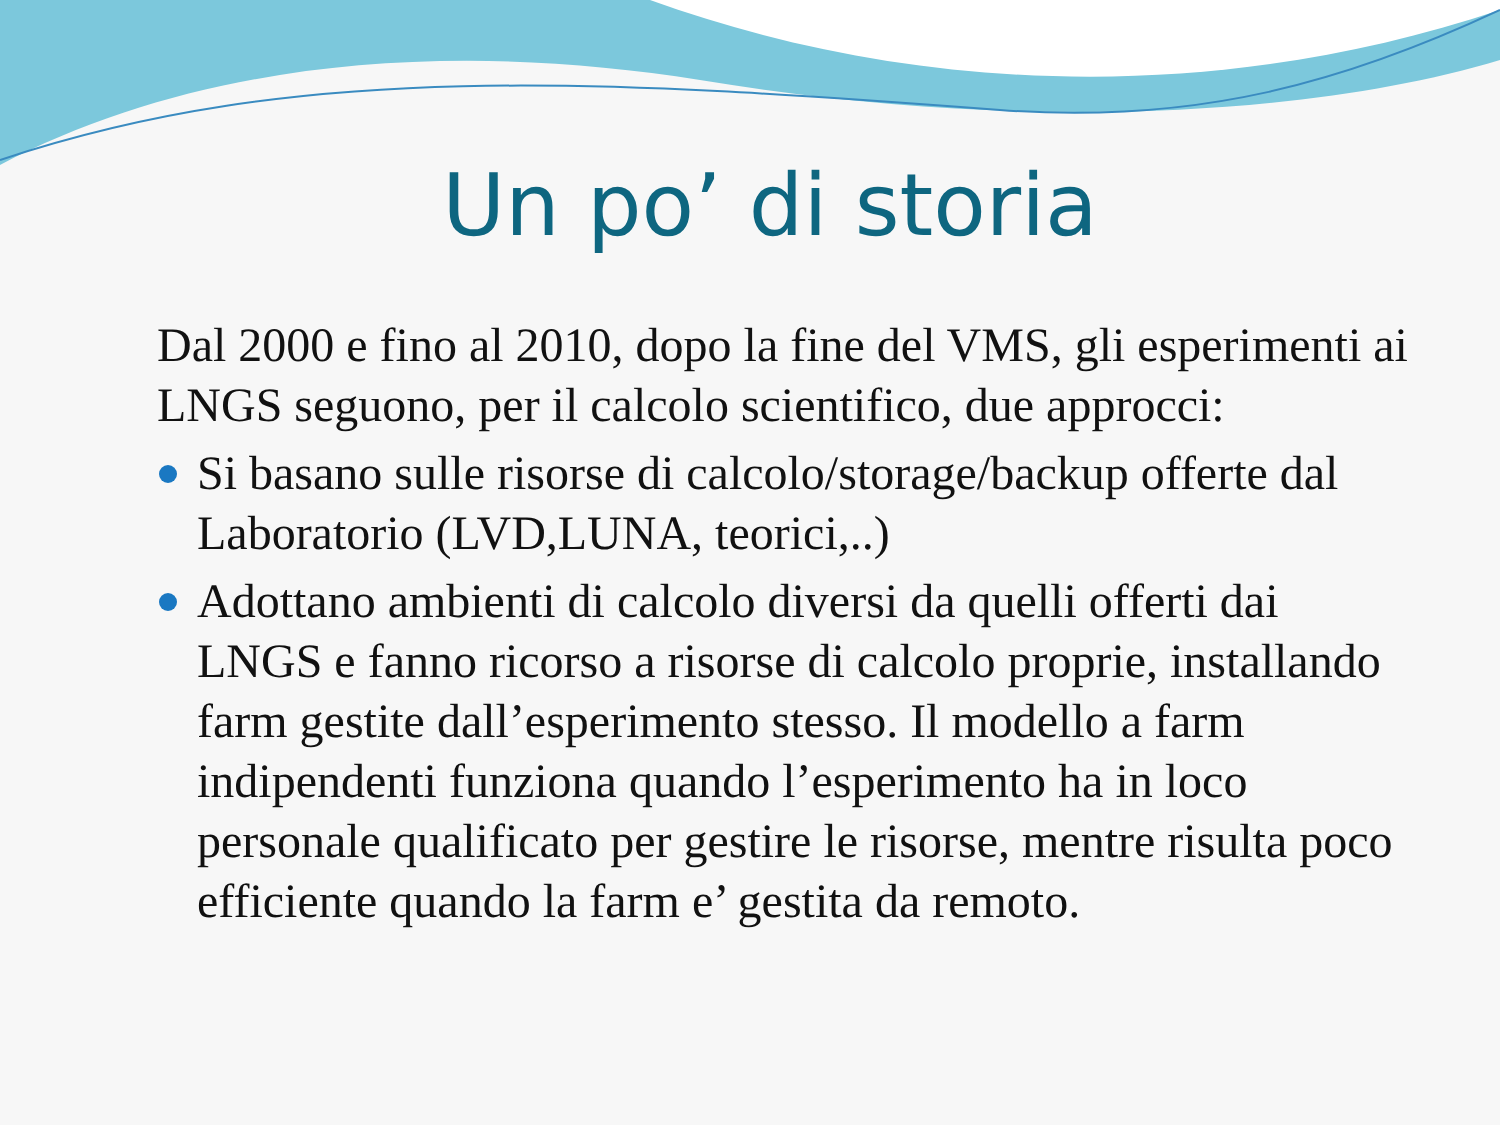Un po’ di storia
Dal 2000 e fino al 2010, dopo la fine del VMS, gli esperimenti ai LNGS seguono, per il calcolo scientifico, due approcci:
Si basano sulle risorse di calcolo/storage/backup offerte dal Laboratorio (LVD,LUNA, teorici,..)
Adottano ambienti di calcolo diversi da quelli offerti dai LNGS e fanno ricorso a risorse di calcolo proprie, installando farm gestite dall’esperimento stesso. Il modello a farm indipendenti funziona quando l’esperimento ha in loco personale qualificato per gestire le risorse, mentre risulta poco efficiente quando la farm e’ gestita da remoto.